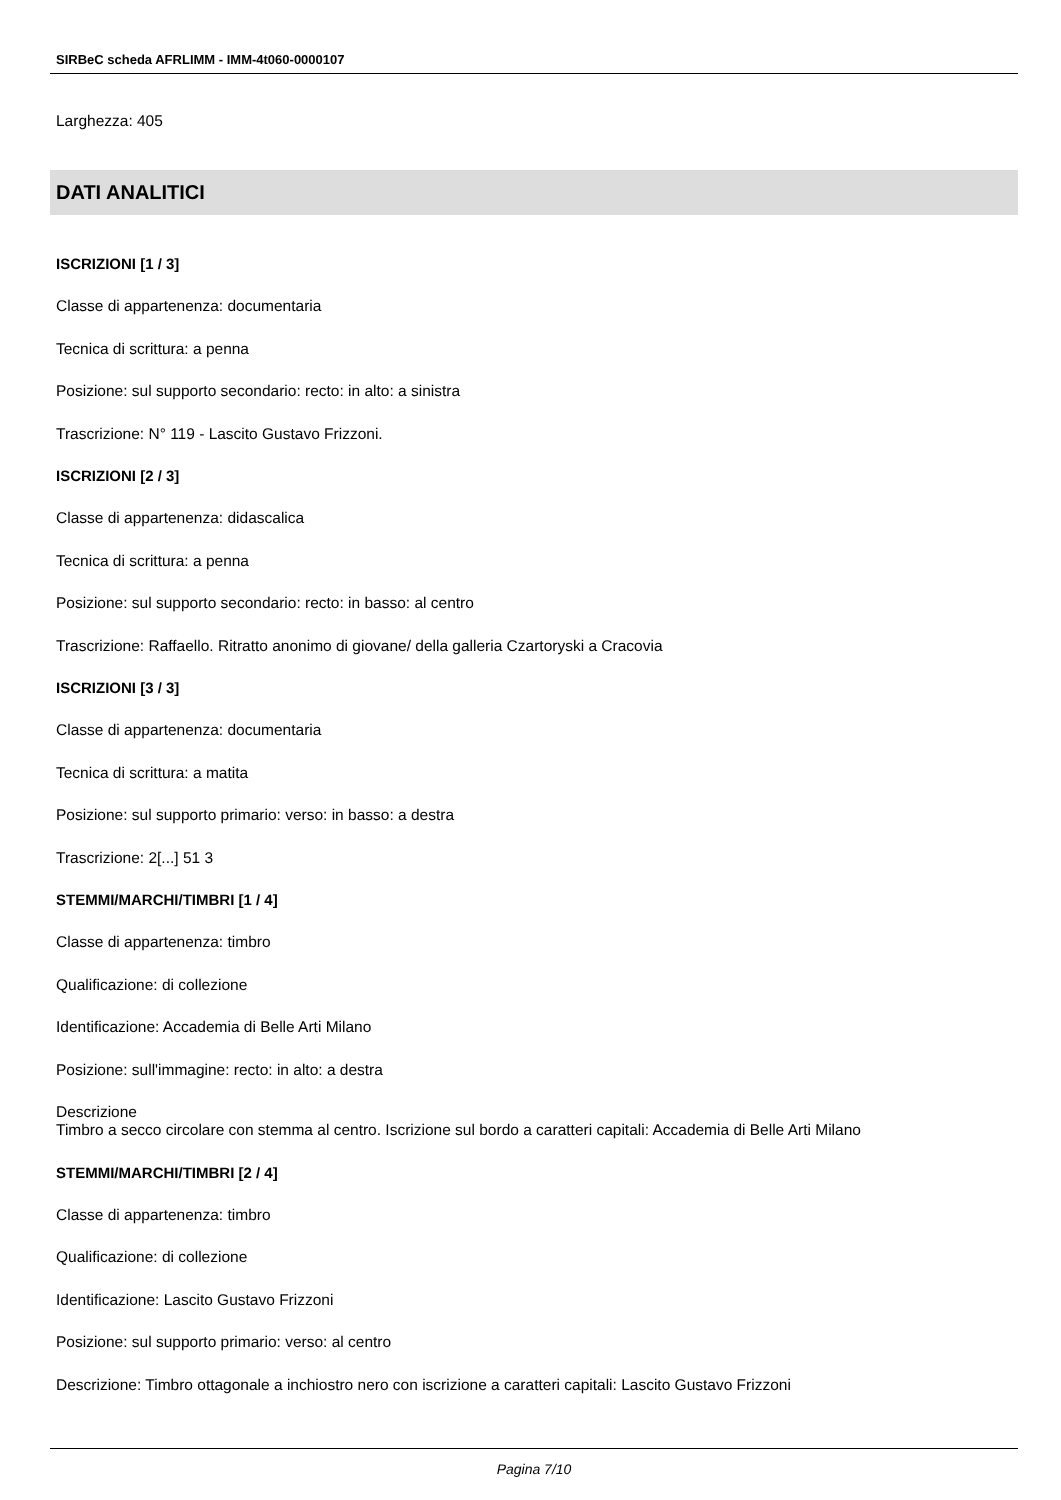SIRBeC scheda AFRLIMM - IMM-4t060-0000107
Larghezza: 405
DATI ANALITICI
ISCRIZIONI [1 / 3]
Classe di appartenenza: documentaria
Tecnica di scrittura: a penna
Posizione: sul supporto secondario: recto: in alto: a sinistra
Trascrizione: N° 119 - Lascito Gustavo Frizzoni.
ISCRIZIONI [2 / 3]
Classe di appartenenza: didascalica
Tecnica di scrittura: a penna
Posizione: sul supporto secondario: recto: in basso: al centro
Trascrizione: Raffaello. Ritratto anonimo di giovane/ della galleria Czartoryski a Cracovia
ISCRIZIONI [3 / 3]
Classe di appartenenza: documentaria
Tecnica di scrittura: a matita
Posizione: sul supporto primario: verso: in basso: a destra
Trascrizione: 2[...] 51 3
STEMMI/MARCHI/TIMBRI [1 / 4]
Classe di appartenenza: timbro
Qualificazione: di collezione
Identificazione: Accademia di Belle Arti Milano
Posizione: sull'immagine: recto: in alto: a destra
Descrizione
Timbro a secco circolare con stemma al centro. Iscrizione sul bordo a caratteri capitali: Accademia di Belle Arti Milano
STEMMI/MARCHI/TIMBRI [2 / 4]
Classe di appartenenza: timbro
Qualificazione: di collezione
Identificazione: Lascito Gustavo Frizzoni
Posizione: sul supporto primario: verso: al centro
Descrizione: Timbro ottagonale a inchiostro nero con iscrizione a caratteri capitali: Lascito Gustavo Frizzoni
Pagina 7/10